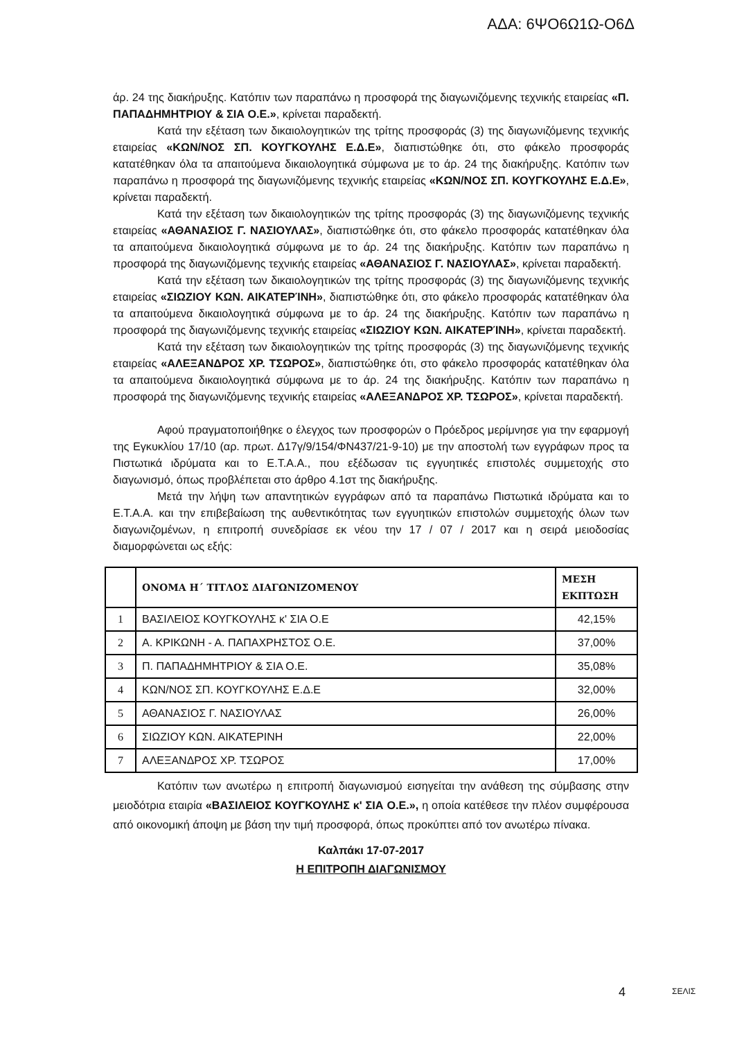ΑΔΑ: 6ΨΟ6Ω1Ω-Ο6Δ
άρ. 24 της διακήρυξης. Κατόπιν των παραπάνω η προσφορά της διαγωνιζόμενης τεχνικής εταιρείας «Π. ΠΑΠΑΔΗΜΗΤΡΙΟΥ & ΣΙΑ Ο.Ε.», κρίνεται παραδεκτή.
Κατά την εξέταση των δικαιολογητικών της τρίτης προσφοράς (3) της διαγωνιζόμενης τεχνικής εταιρείας «ΚΩΝ/ΝΟΣ ΣΠ. ΚΟΥΓΚΟΥΛΗΣ Ε.Δ.Ε», διαπιστώθηκε ότι, στο φάκελο προσφοράς κατατέθηκαν όλα τα απαιτούμενα δικαιολογητικά σύμφωνα με το άρ. 24 της διακήρυξης. Κατόπιν των παραπάνω η προσφορά της διαγωνιζόμενης τεχνικής εταιρείας «ΚΩΝ/ΝΟΣ ΣΠ. ΚΟΥΓΚΟΥΛΗΣ Ε.Δ.Ε», κρίνεται παραδεκτή.
Κατά την εξέταση των δικαιολογητικών της τρίτης προσφοράς (3) της διαγωνιζόμενης τεχνικής εταιρείας «ΑΘΑΝΑΣΙΟΣ Γ. ΝΑΣΙΟΥΛΑΣ», διαπιστώθηκε ότι, στο φάκελο προσφοράς κατατέθηκαν όλα τα απαιτούμενα δικαιολογητικά σύμφωνα με το άρ. 24 της διακήρυξης. Κατόπιν των παραπάνω η προσφορά της διαγωνιζόμενης τεχνικής εταιρείας «ΑΘΑΝΑΣΙΟΣ Γ. ΝΑΣΙΟΥΛΑΣ», κρίνεται παραδεκτή.
Κατά την εξέταση των δικαιολογητικών της τρίτης προσφοράς (3) της διαγωνιζόμενης τεχνικής εταιρείας «ΣΙΩΖΙΟΥ ΚΩΝ. ΑΙΚΑΤΕΡΊΝΗ», διαπιστώθηκε ότι, στο φάκελο προσφοράς κατατέθηκαν όλα τα απαιτούμενα δικαιολογητικά σύμφωνα με το άρ. 24 της διακήρυξης. Κατόπιν των παραπάνω η προσφορά της διαγωνιζόμενης τεχνικής εταιρείας «ΣΙΩΖΙΟΥ ΚΩΝ. ΑΙΚΑΤΕΡΊΝΗ», κρίνεται παραδεκτή.
Κατά την εξέταση των δικαιολογητικών της τρίτης προσφοράς (3) της διαγωνιζόμενης τεχνικής εταιρείας «ΑΛΕΞΑΝΔΡΟΣ ΧΡ. ΤΣΩΡΟΣ», διαπιστώθηκε ότι, στο φάκελο προσφοράς κατατέθηκαν όλα τα απαιτούμενα δικαιολογητικά σύμφωνα με το άρ. 24 της διακήρυξης. Κατόπιν των παραπάνω η προσφορά της διαγωνιζόμενης τεχνικής εταιρείας «ΑΛΕΞΑΝΔΡΟΣ ΧΡ. ΤΣΩΡΟΣ», κρίνεται παραδεκτή.
Αφού πραγματοποιήθηκε ο έλεγχος των προσφορών ο Πρόεδρος μερίμνησε για την εφαρμογή της Εγκυκλίου 17/10 (αρ. πρωτ. Δ17γ/9/154/ΦΝ437/21-9-10) με την αποστολή των εγγράφων προς τα Πιστωτικά ιδρύματα και το Ε.Τ.Α.Α., που εξέδωσαν τις εγγυητικές επιστολές συμμετοχής στο διαγωνισμό, όπως προβλέπεται στο άρθρο 4.1στ της διακήρυξης.
Μετά την λήψη των απαντητικών εγγράφων από τα παραπάνω Πιστωτικά ιδρύματα και το Ε.Τ.Α.Α. και την επιβεβαίωση της αυθεντικότητας των εγγυητικών επιστολών συμμετοχής όλων των διαγωνιζομένων, η επιτροπή συνεδρίασε εκ νέου την 17 / 07 / 2017 και η σειρά μειοδοσίας διαμορφώνεται ως εξής:
| | ΟΝΟΜΑ Η΄ ΤΙΤΛΟΣ ΔΙΑΓΩΝΙΖΟΜΕΝΟΥ | ΜΕΣΗ ΕΚΠΤΩΣΗ |
| --- | --- | --- |
| 1 | ΒΑΣΙΛΕΙΟΣ ΚΟΥΓΚΟΥΛΗΣ κ' ΣΙΑ Ο.Ε | 42,15% |
| 2 | Α. ΚΡΙΚΩΝΗ - Α. ΠΑΠΑΧΡΗΣΤΟΣ Ο.Ε. | 37,00% |
| 3 | Π. ΠΑΠΑΔΗΜΗΤΡΙΟΥ & ΣΙΑ Ο.Ε. | 35,08% |
| 4 | ΚΩΝ/ΝΟΣ ΣΠ. ΚΟΥΓΚΟΥΛΗΣ Ε.Δ.Ε | 32,00% |
| 5 | ΑΘΑΝΑΣΙΟΣ Γ. ΝΑΣΙΟΥΛΑΣ | 26,00% |
| 6 | ΣΙΩΖΙΟΥ ΚΩΝ. ΑΙΚΑΤΕΡΙΝΗ | 22,00% |
| 7 | ΑΛΕΞΑΝΔΡΟΣ ΧΡ. ΤΣΩΡΟΣ | 17,00% |
Κατόπιν των ανωτέρω η επιτροπή διαγωνισμού εισηγείται την ανάθεση της σύμβασης στην μειοδότρια εταιρία «ΒΑΣΙΛΕΙΟΣ ΚΟΥΓΚΟΥΛΗΣ κ' ΣΙΑ Ο.Ε.», η οποία κατέθεσε την πλέον συμφέρουσα από οικονομική άποψη με βάση την τιμή προσφορά, όπως προκύπτει από τον ανωτέρω πίνακα.
Καλπάκι 17-07-2017
Η ΕΠΙΤΡΟΠΗ ΔΙΑΓΩΝΙΣΜΟΥ
4 ΣΕΛΙΣ